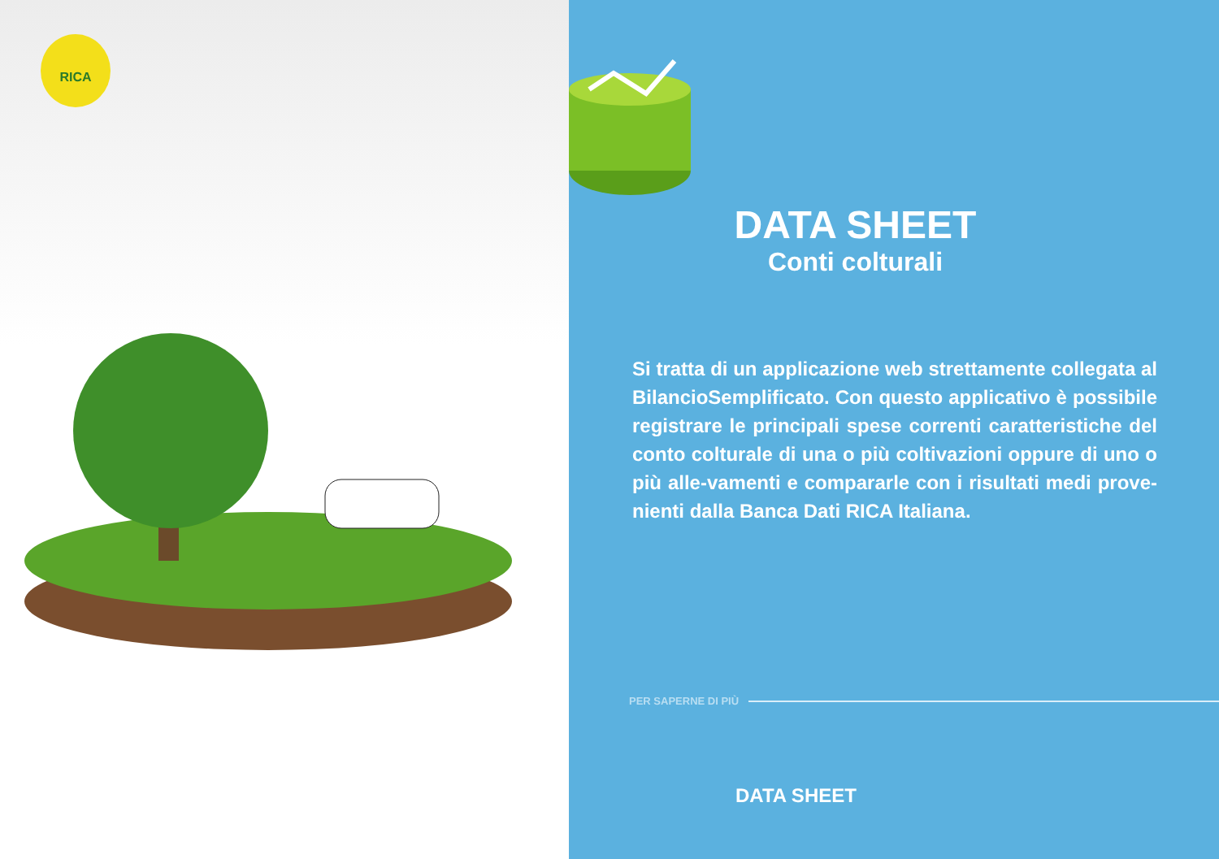RICA
DATA SHEET
Conti colturali
Si tratta di un applicazione web strettamente collegata al BilancioSemplificato. Con questo applicativo è possibile registrare le principali spese correnti caratteristiche del conto colturale di una o più coltivazioni oppure di uno o più alle-vamenti e compararle con i risultati medi prove-nienti dalla Banca Dati RICA Italiana.
PER SAPERNE DI PIÙ
DATA SHEET